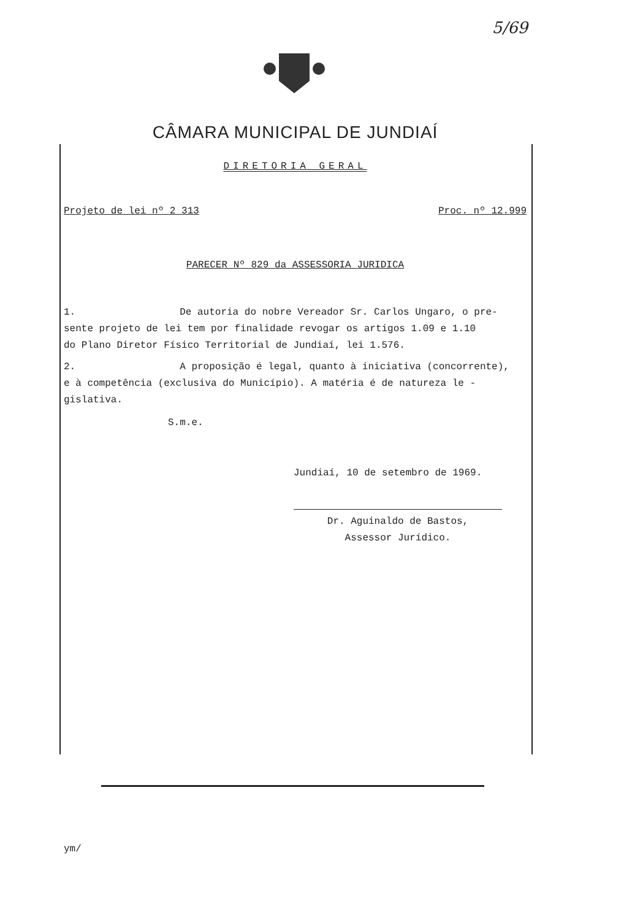5/69
CÂMARA MUNICIPAL DE JUNDIAÍ
DIRETORIA GERAL
Projeto de lei nº 2 313 Proc. nº 12.999
PARECER Nº 829 da ASSESSORIA JURIDICA
1. De autoria do nobre Vereador Sr. Carlos Ungaro, o pre-
sente projeto de lei tem por finalidade revogar os artigos 1.09 e 1.10
do Plano Diretor Físico Territorial de Jundiaí, lei 1.576.
2. A proposição é legal, quanto à iniciativa (concorrente),
e à competência (exclusiva do Município). A matéria é de natureza le -
gislativa.
S.m.e.
Jundiaí, 10 de setembro de 1969.
Dr. Aguinaldo de Bastos,
Assessor Jurídico.
ym/